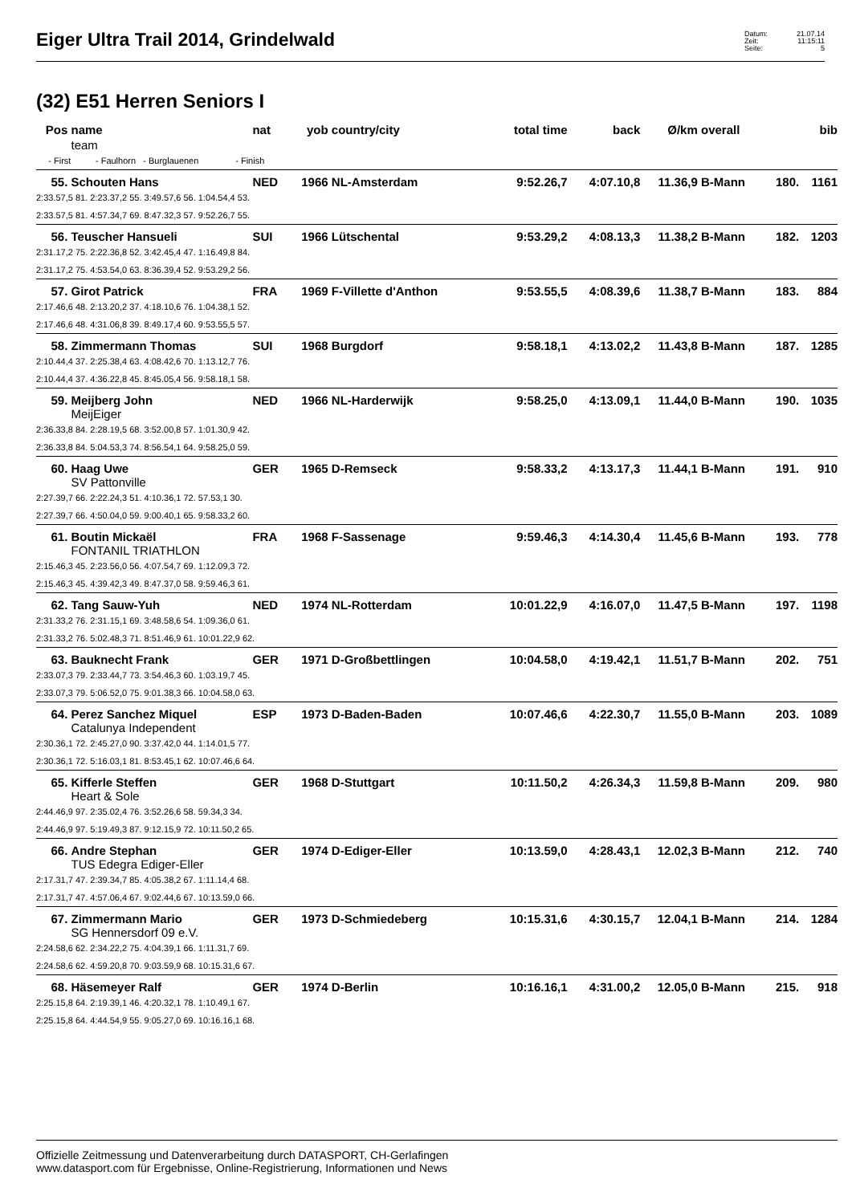Eiger Ultra Trail 2014, Grindelwald
Datum: 21.07.14
Zeit: 11:15:11
Seite: 5
(32) E51 Herren Seniors I
| Pos | name | nat | yob | country/city | total time | back | Ø/km | overall | | bib |
| --- | --- | --- | --- | --- | --- | --- | --- | --- | --- | --- |
| | team | | | | | | | | | |
| - First - Faulhorn - Burglauenen - Finish | | | | | | | | | | |
| 55. | Schouten Hans | NED | 1966 | NL-Amsterdam | 9:52.26,7 | 4:07.10,8 | 11.36,9 | B-Mann | 180. | 1161 |
| 2:33.57,5 81. 2:23.37,2 55. 3:49.57,6 56. 1:04.54,4 53. | | | | | | | | | | |
| 2:33.57,5 81. 4:57.34,7 69. 8:47.32,3 57. 9:52.26,7 55. | | | | | | | | | | |
| 56. | Teuscher Hansueli | SUI | 1966 | Lütschental | 9:53.29,2 | 4:08.13,3 | 11.38,2 | B-Mann | 182. | 1203 |
| 2:31.17,2 75. 2:22.36,8 52. 3:42.45,4 47. 1:16.49,8 84. | | | | | | | | | | |
| 2:31.17,2 75. 4:53.54,0 63. 8:36.39,4 52. 9:53.29,2 56. | | | | | | | | | | |
| 57. | Girot Patrick | FRA | 1969 | F-Villette d'Anthon | 9:53.55,5 | 4:08.39,6 | 11.38,7 | B-Mann | 183. | 884 |
| 2:17.46,6 48. 2:13.20,2 37. 4:18.10,6 76. 1:04.38,1 52. | | | | | | | | | | |
| 2:17.46,6 48. 4:31.06,8 39. 8:49.17,4 60. 9:53.55,5 57. | | | | | | | | | | |
| 58. | Zimmermann Thomas | SUI | 1968 | Burgdorf | 9:58.18,1 | 4:13.02,2 | 11.43,8 | B-Mann | 187. | 1285 |
| 2:10.44,4 37. 2:25.38,4 63. 4:08.42,6 70. 1:13.12,7 76. | | | | | | | | | | |
| 2:10.44,4 37. 4:36.22,8 45. 8:45.05,4 56. 9:58.18,1 58. | | | | | | | | | | |
| 59. | Meijberg John | NED | 1966 | NL-Harderwijk | 9:58.25,0 | 4:13.09,1 | 11.44,0 | B-Mann | 190. | 1035 |
| | MeijEiger | | | | | | | | | |
| 2:36.33,8 84. 2:28.19,5 68. 3:52.00,8 57. 1:01.30,9 42. | | | | | | | | | | |
| 2:36.33,8 84. 5:04.53,3 74. 8:56.54,1 64. 9:58.25,0 59. | | | | | | | | | | |
| 60. | Haag Uwe | GER | 1965 | D-Remseck | 9:58.33,2 | 4:13.17,3 | 11.44,1 | B-Mann | 191. | 910 |
| | SV Pattonville | | | | | | | | | |
| 2:27.39,7 66. 2:22.24,3 51. 4:10.36,1 72. 57.53,1 30. | | | | | | | | | | |
| 2:27.39,7 66. 4:50.04,0 59. 9:00.40,1 65. 9:58.33,2 60. | | | | | | | | | | |
| 61. | Boutin Mickaël | FRA | 1968 | F-Sassenage | 9:59.46,3 | 4:14.30,4 | 11.45,6 | B-Mann | 193. | 778 |
| | FONTANIL TRIATHLON | | | | | | | | | |
| 2:15.46,3 45. 2:23.56,0 56. 4:07.54,7 69. 1:12.09,3 72. | | | | | | | | | | |
| 2:15.46,3 45. 4:39.42,3 49. 8:47.37,0 58. 9:59.46,3 61. | | | | | | | | | | |
| 62. | Tang Sauw-Yuh | NED | 1974 | NL-Rotterdam | 10:01.22,9 | 4:16.07,0 | 11.47,5 | B-Mann | 197. | 1198 |
| 2:31.33,2 76. 2:31.15,1 69. 3:48.58,6 54. 1:09.36,0 61. | | | | | | | | | | |
| 2:31.33,2 76. 5:02.48,3 71. 8:51.46,9 61. 10:01.22,9 62. | | | | | | | | | | |
| 63. | Bauknecht Frank | GER | 1971 | D-Großbettlingen | 10:04.58,0 | 4:19.42,1 | 11.51,7 | B-Mann | 202. | 751 |
| 2:33.07,3 79. 2:33.44,7 73. 3:54.46,3 60. 1:03.19,7 45. | | | | | | | | | | |
| 2:33.07,3 79. 5:06.52,0 75. 9:01.38,3 66. 10:04.58,0 63. | | | | | | | | | | |
| 64. | Perez Sanchez Miquel | ESP | 1973 | D-Baden-Baden | 10:07.46,6 | 4:22.30,7 | 11.55,0 | B-Mann | 203. | 1089 |
| | Catalunya Independent | | | | | | | | | |
| 2:30.36,1 72. 2:45.27,0 90. 3:37.42,0 44. 1:14.01,5 77. | | | | | | | | | | |
| 2:30.36,1 72. 5:16.03,1 81. 8:53.45,1 62. 10:07.46,6 64. | | | | | | | | | | |
| 65. | Kifferle Steffen | GER | 1968 | D-Stuttgart | 10:11.50,2 | 4:26.34,3 | 11.59,8 | B-Mann | 209. | 980 |
| | Heart & Sole | | | | | | | | | |
| 2:44.46,9 97. 2:35.02,4 76. 3:52.26,6 58. 59.34,3 34. | | | | | | | | | | |
| 2:44.46,9 97. 5:19.49,3 87. 9:12.15,9 72. 10:11.50,2 65. | | | | | | | | | | |
| 66. | Andre Stephan | GER | 1974 | D-Ediger-Eller | 10:13.59,0 | 4:28.43,1 | 12.02,3 | B-Mann | 212. | 740 |
| | TUS Edegra Ediger-Eller | | | | | | | | | |
| 2:17.31,7 47. 2:39.34,7 85. 4:05.38,2 67. 1:11.14,4 68. | | | | | | | | | | |
| 2:17.31,7 47. 4:57.06,4 67. 9:02.44,6 67. 10:13.59,0 66. | | | | | | | | | | |
| 67. | Zimmermann Mario | GER | 1973 | D-Schmiedeberg | 10:15.31,6 | 4:30.15,7 | 12.04,1 | B-Mann | 214. | 1284 |
| | SG Hennersdorf 09 e.V. | | | | | | | | | |
| 2:24.58,6 62. 2:34.22,2 75. 4:04.39,1 66. 1:11.31,7 69. | | | | | | | | | | |
| 2:24.58,6 62. 4:59.20,8 70. 9:03.59,9 68. 10:15.31,6 67. | | | | | | | | | | |
| 68. | Häsemeyer Ralf | GER | 1974 | D-Berlin | 10:16.16,1 | 4:31.00,2 | 12.05,0 | B-Mann | 215. | 918 |
| 2:25.15,8 64. 2:19.39,1 46. 4:20.32,1 78. 1:10.49,1 67. | | | | | | | | | | |
| 2:25.15,8 64. 4:44.54,9 55. 9:05.27,0 69. 10:16.16,1 68. | | | | | | | | | | |
Offizielle Zeitmessung und Datenverarbeitung durch DATASPORT, CH-Gerlafingen
www.datasport.com für Ergebnisse, Online-Registrierung, Informationen und News